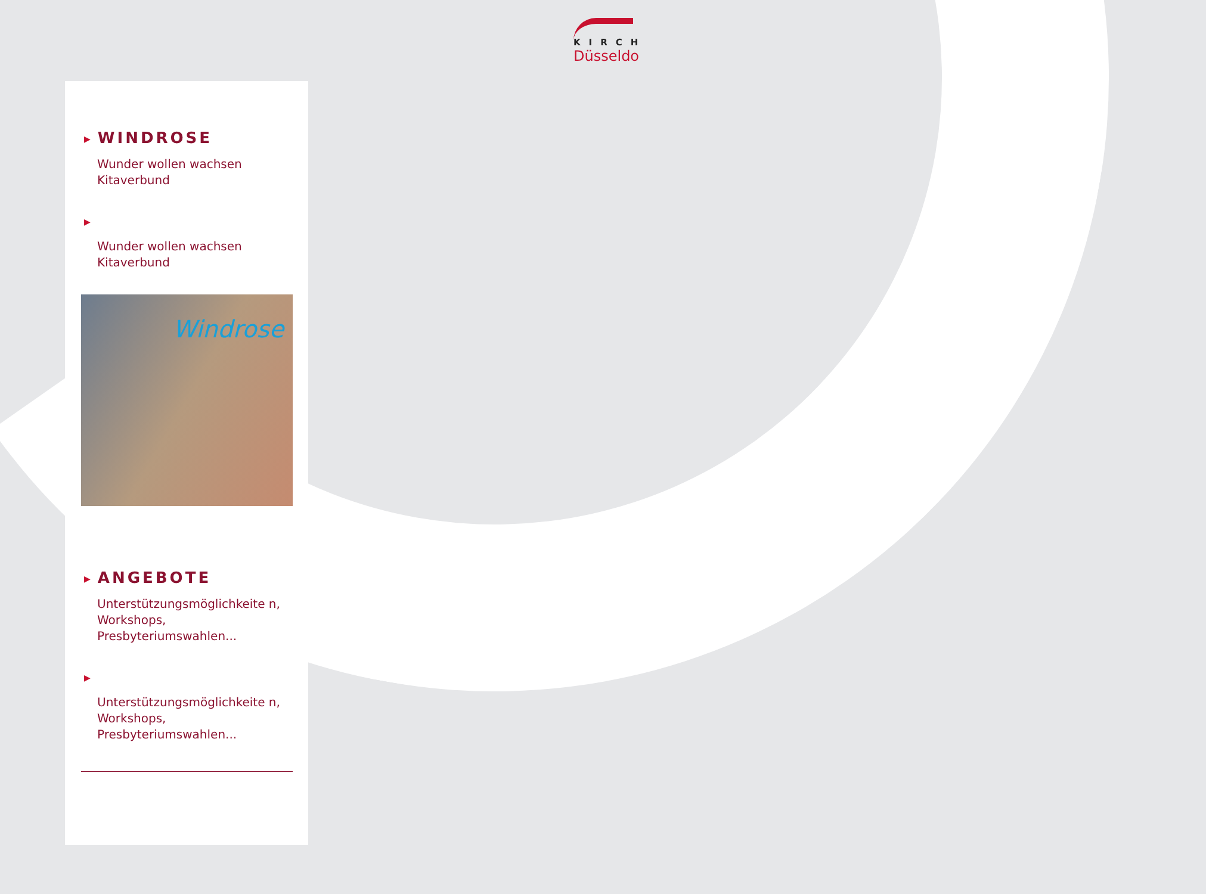KIRCH
Düsseldo
▶ WINDROSE
Wunder wollen wachsen Kitaverbund
▶
Wunder wollen wachsen Kitaverbund
Windrose
▶ ANGEBOTE
Unterstützungsmöglichkeite n, Workshops, Presbyteriumswahlen...
▶
Unterstützungsmöglichkeite n, Workshops, Presbyteriumswahlen...